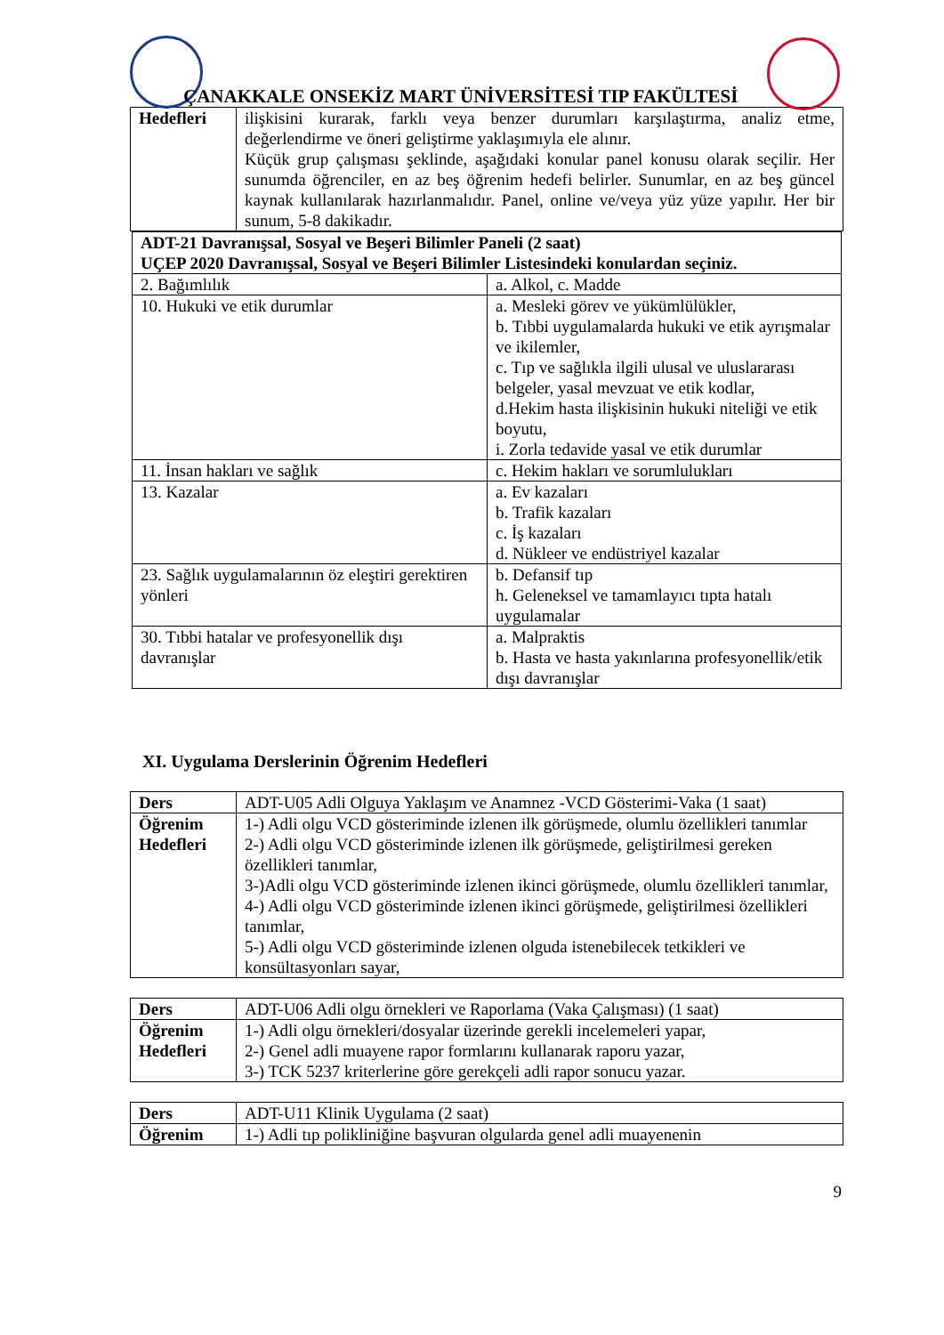ÇANAKKALE ONSEKİZ MART ÜNİVERSİTESİ TIP FAKÜLTESİ
| Hedefleri | ilişkisini kurarak, farklı veya benzer durumları karşılaştırma, analiz etme, değerlendirme ve öneri geliştirme yaklaşımıyla ele alınır. Küçük grup çalışması şeklinde, aşağıdaki konular panel konusu olarak seçilir. Her sunumda öğrenciler, en az beş öğrenim hedefi belirler. Sunumlar, en az beş güncel kaynak kullanılarak hazırlanmalıdır. Panel, online ve/veya yüz yüze yapılır. Her bir sunum, 5-8 dakikadır. |
| ADT-21 Davranışsal, Sosyal ve Beşeri Bilimler Paneli (2 saat) UÇEP 2020 Davranışsal, Sosyal ve Beşeri Bilimler Listesindeki konulardan seçiniz. | |
| 2. Bağımlılık | a. Alkol, c. Madde |
| 10. Hukuki ve etik durumlar | a. Mesleki görev ve yükümlülükler, b. Tıbbi uygulamalarda hukuki ve etik ayrışmalar ve ikilemler, c. Tıp ve sağlıkla ilgili ulusal ve uluslararası belgeler, yasal mevzuat ve etik kodlar, d.Hekim hasta ilişkisinin hukuki niteliği ve etik boyutu, i. Zorla tedavide yasal ve etik durumlar |
| 11. İnsan hakları ve sağlık | c. Hekim hakları ve sorumlulukları |
| 13. Kazalar | a. Ev kazaları b. Trafik kazaları c. İş kazaları d. Nükleer ve endüstriyel kazalar |
| 23. Sağlık uygulamalarının öz eleştiri gerektiren yönleri | b. Defansif tıp h. Geleneksel ve tamamlayıcı tıpta hatalı uygulamalar |
| 30. Tıbbi hatalar ve profesyonellik dışı davranışlar | a. Malpraktis b. Hasta ve hasta yakınlarına profesyonellik/etik dışı davranışlar |
XI. Uygulama Derslerinin Öğrenim Hedefleri
| Ders | ADT-U05 Adli Olguya Yaklaşım ve Anamnez -VCD Gösterimi-Vaka (1 saat) |
| Öğrenim Hedefleri | 1-) Adli olgu VCD gösteriminde izlenen ilk görüşmede, olumlu özellikleri tanımlar 2-) Adli olgu VCD gösteriminde izlenen ilk görüşmede, geliştirilmesi gereken özellikleri tanımlar, 3-)Adli olgu VCD gösteriminde izlenen ikinci görüşmede, olumlu özellikleri tanımlar, 4-) Adli olgu VCD gösteriminde izlenen ikinci görüşmede, geliştirilmesi özellikleri tanımlar, 5-) Adli olgu VCD gösteriminde izlenen olguda istenebilecek tetkikleri ve konsültasyonları sayar, |
| Ders | ADT-U06 Adli olgu örnekleri ve Raporlama (Vaka Çalışması) (1 saat) |
| Öğrenim Hedefleri | 1-) Adli olgu örnekleri/dosyalar üzerinde gerekli incelemeleri yapar, 2-) Genel adli muayene rapor formlarını kullanarak raporu yazar, 3-) TCK 5237 kriterlerine göre gerekçeli adli rapor sonucu yazar. |
| Ders | ADT-U11 Klinik Uygulama (2 saat) |
| Öğrenim | 1-) Adli tıp polikliniğine başvuran olgularda genel adli muayenenin |
9